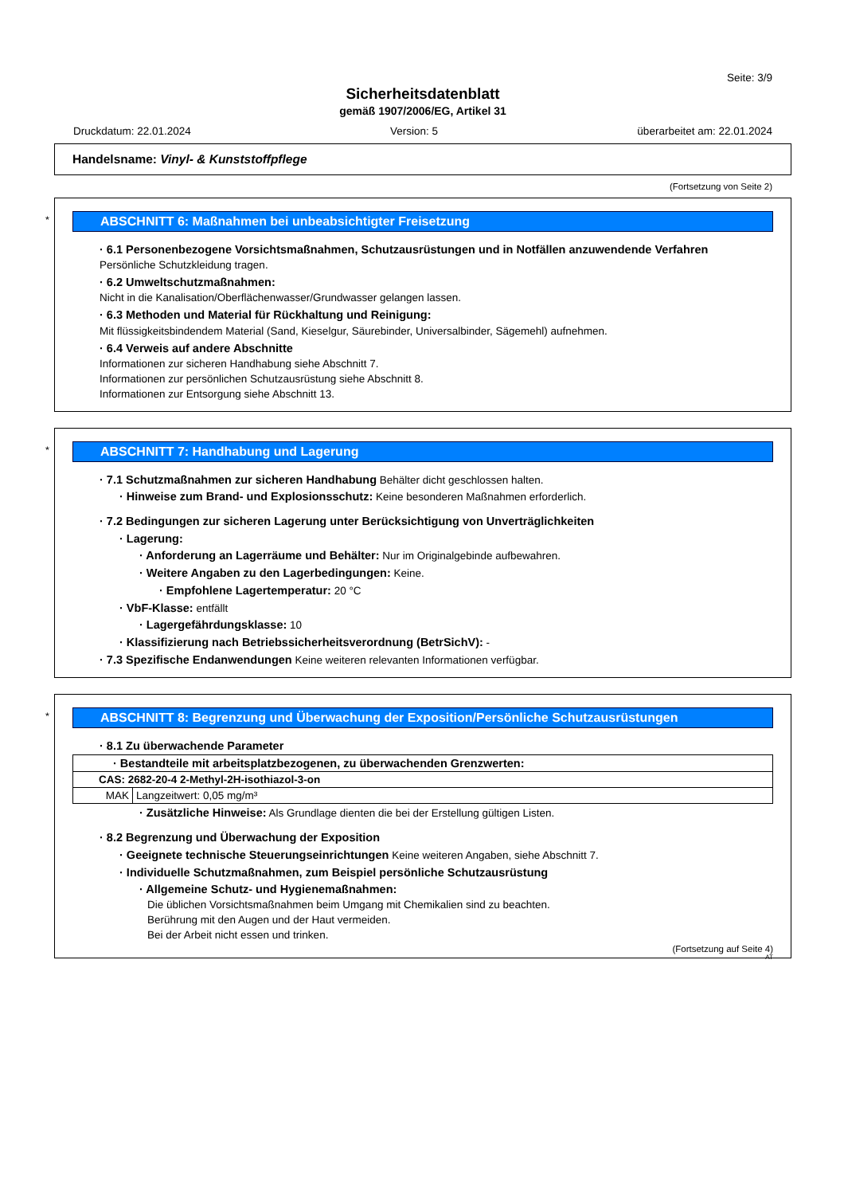Seite: 3/9
Sicherheitsdatenblatt
gemäß 1907/2006/EG, Artikel 31
Druckdatum: 22.01.2024 Version: 5 überarbeitet am: 22.01.2024
Handelsname: Vinyl- & Kunststoffpflege
(Fortsetzung von Seite 2)
*
ABSCHNITT 6: Maßnahmen bei unbeabsichtigter Freisetzung
· 6.1 Personenbezogene Vorsichtsmaßnahmen, Schutzausrüstungen und in Notfällen anzuwendende Verfahren
Persönliche Schutzkleidung tragen.
· 6.2 Umweltschutzmaßnahmen:
Nicht in die Kanalisation/Oberflächenwasser/Grundwasser gelangen lassen.
· 6.3 Methoden und Material für Rückhaltung und Reinigung:
Mit flüssigkeitsbindendem Material (Sand, Kieselgur, Säurebinder, Universalbinder, Sägemehl) aufnehmen.
· 6.4 Verweis auf andere Abschnitte
Informationen zur sicheren Handhabung siehe Abschnitt 7.
Informationen zur persönlichen Schutzausrüstung siehe Abschnitt 8.
Informationen zur Entsorgung siehe Abschnitt 13.
*
ABSCHNITT 7: Handhabung und Lagerung
· 7.1 Schutzmaßnahmen zur sicheren Handhabung Behälter dicht geschlossen halten.
· Hinweise zum Brand- und Explosionsschutz: Keine besonderen Maßnahmen erforderlich.
· 7.2 Bedingungen zur sicheren Lagerung unter Berücksichtigung von Unverträglichkeiten
· Lagerung:
· Anforderung an Lagerräume und Behälter: Nur im Originalgebinde aufbewahren.
· Weitere Angaben zu den Lagerbedingungen: Keine.
· Empfohlene Lagertemperatur: 20 °C
· VbF-Klasse: entfällt
· Lagergefährdungsklasse: 10
· Klassifizierung nach Betriebssicherheitsverordnung (BetrSichV): -
· 7.3 Spezifische Endanwendungen Keine weiteren relevanten Informationen verfügbar.
*
ABSCHNITT 8: Begrenzung und Überwachung der Exposition/Persönliche Schutzausrüstungen
· 8.1 Zu überwachende Parameter
| · Bestandteile mit arbeitsplatzbezogenen, zu überwachenden Grenzwerten: | |
| CAS: 2682-20-4 2-Methyl-2H-isothiazol-3-on | |
| MAK | Langzeitwert: 0,05 mg/m³ |
· Zusätzliche Hinweise: Als Grundlage dienten die bei der Erstellung gültigen Listen.
· 8.2 Begrenzung und Überwachung der Exposition
· Geeignete technische Steuerungseinrichtungen Keine weiteren Angaben, siehe Abschnitt 7.
· Individuelle Schutzmaßnahmen, zum Beispiel persönliche Schutzausrüstung
· Allgemeine Schutz- und Hygienemaßnahmen:
Die üblichen Vorsichtsmaßnahmen beim Umgang mit Chemikalien sind zu beachten.
Berührung mit den Augen und der Haut vermeiden.
Bei der Arbeit nicht essen und trinken.
(Fortsetzung auf Seite 4)
AT